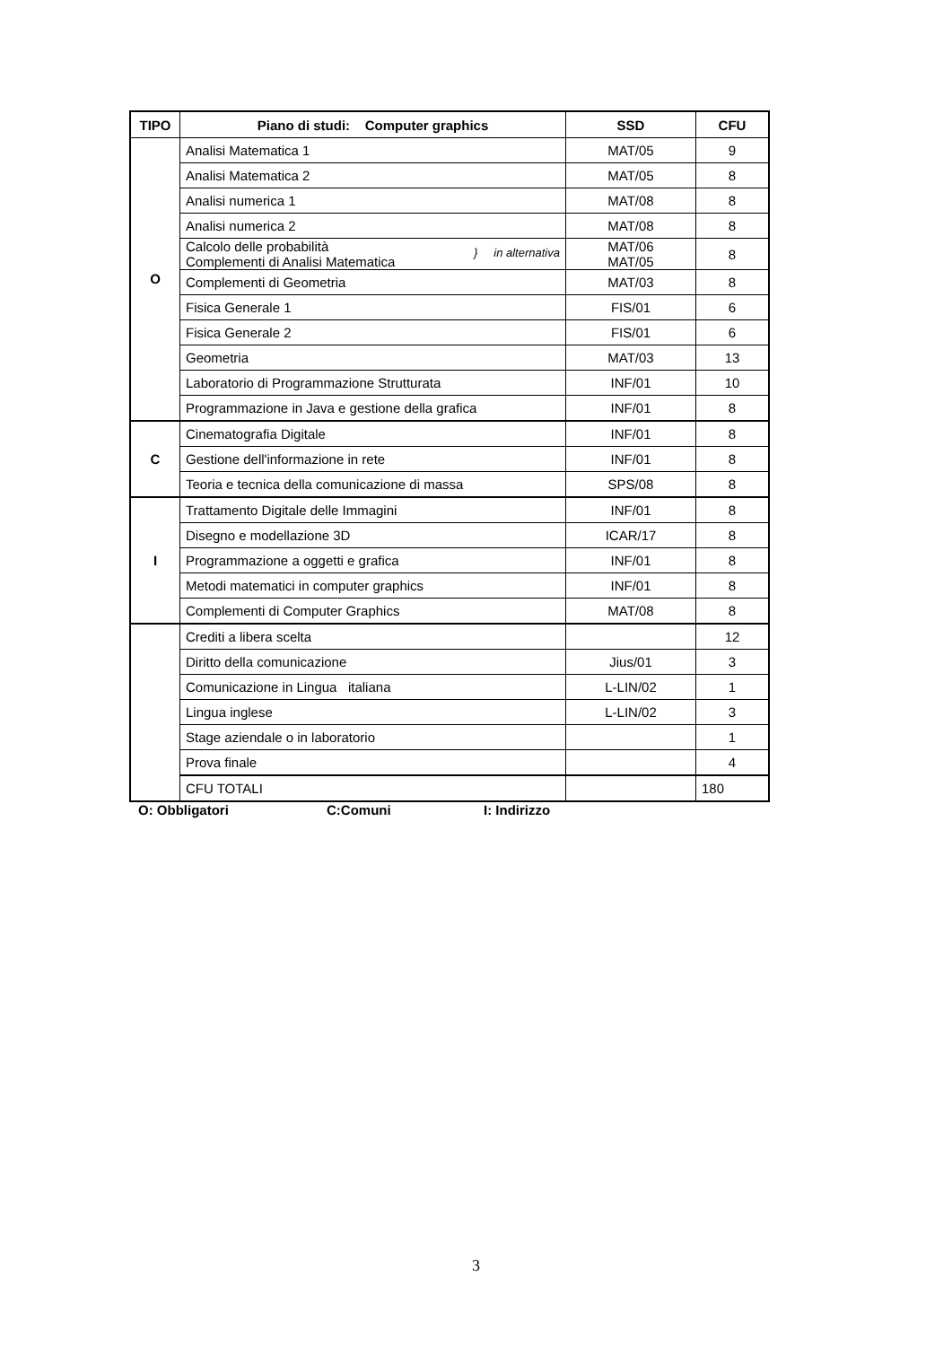| TIPO | Piano di studi: Computer graphics | SSD | CFU |
| --- | --- | --- | --- |
| O | Analisi Matematica 1 | MAT/05 | 9 |
| | Analisi Matematica 2 | MAT/05 | 8 |
| | Analisi numerica 1 | MAT/08 | 8 |
| | Analisi numerica 2 | MAT/08 | 8 |
| | } in alternativa Calcolo delle probabilità Complementi di Analisi Matematica | MAT/06 MAT/05 | 8 |
| | Complementi di Geometria | MAT/03 | 8 |
| | Fisica Generale 1 | FIS/01 | 6 |
| | Fisica Generale 2 | FIS/01 | 6 |
| | Geometria | MAT/03 | 13 |
| | Laboratorio di Programmazione Strutturata | INF/01 | 10 |
| | Programmazione in Java e gestione della grafica | INF/01 | 8 |
| C | Cinematografia Digitale | INF/01 | 8 |
| | Gestione dell'informazione in rete | INF/01 | 8 |
| | Teoria e tecnica della comunicazione di massa | SPS/08 | 8 |
| I | Trattamento Digitale delle Immagini | INF/01 | 8 |
| | Disegno e modellazione 3D | ICAR/17 | 8 |
| | Programmazione a oggetti e grafica | INF/01 | 8 |
| | Metodi matematici in computer graphics | INF/01 | 8 |
| | Complementi di Computer Graphics | MAT/08 | 8 |
| | Crediti a libera scelta | | 12 |
| | Diritto della comunicazione | Jius/01 | 3 |
| | Comunicazione in Lingua italiana | L-LIN/02 | 1 |
| | Lingua inglese | L-LIN/02 | 3 |
| | Stage aziendale o in laboratorio | | 1 |
| | Prova finale | | 4 |
| | CFU TOTALI | | 180 |
O: Obbligatori C:Comuni I: Indirizzo
3